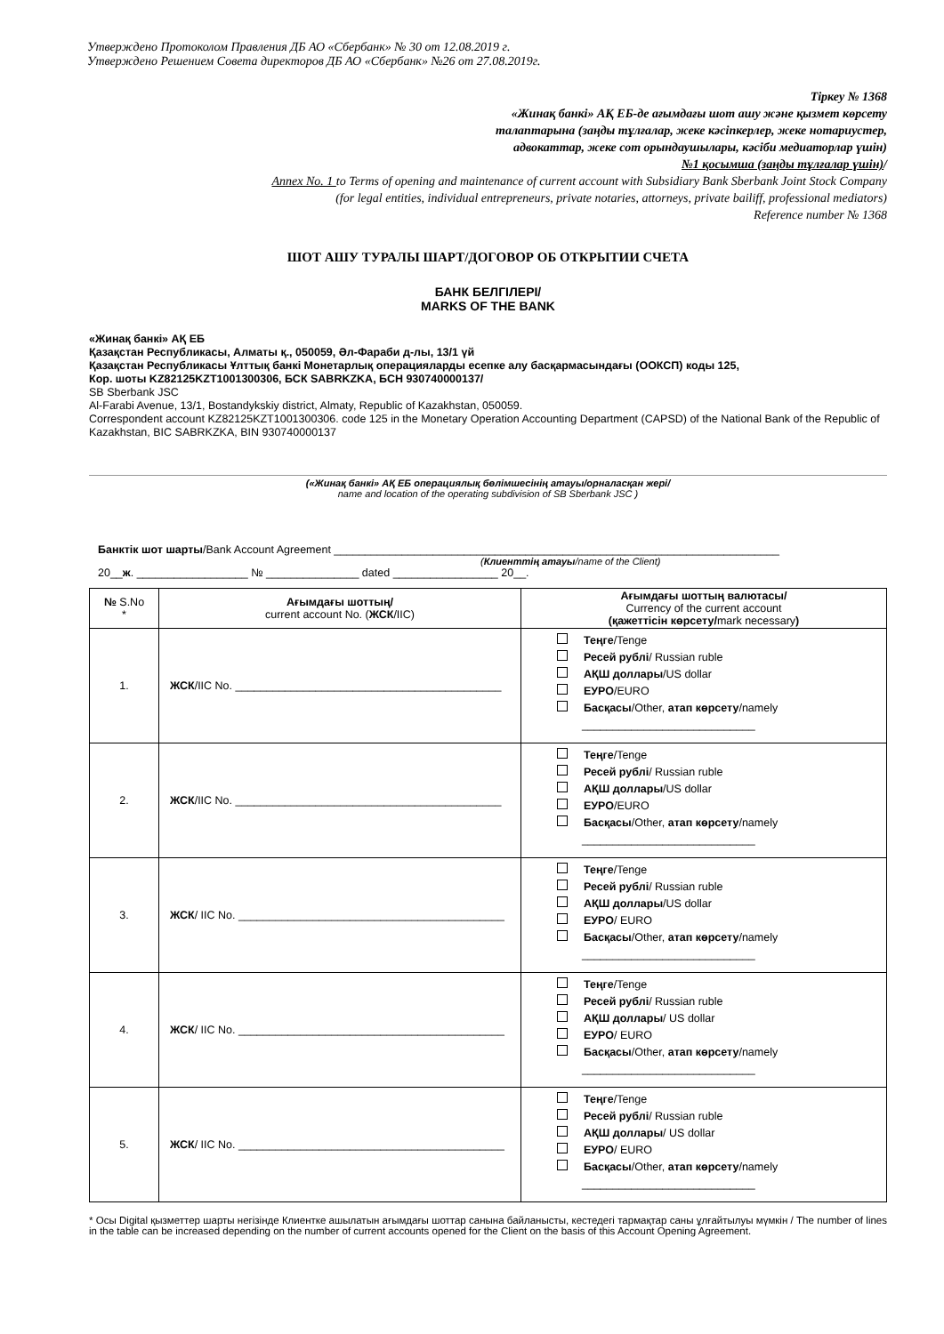Утверждено Протоколом Правления ДБ АО «Сбербанк» № 30 от 12.08.2019 г.
Утверждено Решением Совета директоров ДБ АО «Сбербанк» №26 от 27.08.2019г.
Тіркеу № 1368
«Жинақ банкі» АҚ ЕБ-де ағымдағы шот ашу және қызмет көрсету
талаптарына (заңды тұлғалар, жеке кәсіпкерлер, жеке нотариустер,
адвокаттар, жеке сот орындаушылары, кәсіби медиаторлар үшін)
№1 қосымша (заңды тұлғалар үшін)/
Annex No. 1 to Terms of opening and maintenance of current account with Subsidiary Bank Sberbank Joint Stock Company
(for legal entities, individual entrepreneurs, private notaries, attorneys, private bailiff, professional mediators)
Reference number № 1368
ШОТ АШУ ТУРАЛЫ ШАРТ/ДОГОВОР ОБ ОТКРЫТИИ СЧЕТА
БАНК БЕЛГІЛЕРІ/
MARKS OF THE BANK
«Жинақ банкі» АҚ ЕБ
Қазақстан Республикасы, Алматы қ., 050059, Әл-Фараби д-лы, 13/1 үй
Қазақстан Республикасы Ұлттық банкі Монетарлық операцияларды есепке алу басқармасындағы (ООКСП) коды 125,
Кор. шоты KZ82125KZT1001300306, БСК SABRKZKA, БСН 930740000137/
SB Sberbank JSC
Al-Farabi Avenue, 13/1, Bostandykskiy district, Almaty, Republic of Kazakhstan, 050059.
Correspondent account KZ82125KZT1001300306. code 125 in the Monetary Operation Accounting Department (CAPSD) of the National Bank of the Republic of Kazakhstan, BIC SABRKZKA, BIN 930740000137
(«Жинақ банкі» АҚ ЕБ операциялық бөлімшесінің атауы/орналасқан жері/
name and location of the operating subdivision of SB Sberbank JSC )
Банктік шот шарты/Bank Account Agreement ________________________________________________________________________
(Клиенттің атауы/name of the Client)
20__ж. __________________ № _______________ dated _________________ 20__.
| № S.No * | Ағымдағы шоттың/ current account No. ( ЖСК /IIC) | Ағымдағы шоттың валютасы/ Currency of the current account (қажеттісін көрсету/ mark necessary ) |
| --- | --- | --- |
| 1. | ЖСК /IIC No. ___________________________________________ | Теңге /Tenge Ресей рублі / Russian ruble АҚШ доллары /US dollar ЕУРО /EURO Басқасы /Other, атап көрсету /namely ____________________________ |
| 2. | ЖСК /IIC No. ___________________________________________ | Теңге /Tenge Ресей рублі / Russian ruble АҚШ доллары /US dollar ЕУРО /EURO Басқасы /Other, атап көрсету /namely ____________________________ |
| 3. | ЖСК / IIC No. ___________________________________________ | Теңге /Tenge Ресей рублі / Russian ruble АҚШ доллары /US dollar ЕУРО / EURO Басқасы /Other, атап көрсету /namely ____________________________ |
| 4. | ЖСК / IIC No. ___________________________________________ | Теңге /Tenge Ресей рублі / Russian ruble АҚШ доллары / US dollar ЕУРО / EURO Басқасы /Other, атап көрсету /namely ____________________________ |
| 5. | ЖСК / IIC No. ___________________________________________ | Теңге /Tenge Ресей рублі / Russian ruble АҚШ доллары / US dollar ЕУРО / EURO Басқасы /Other, атап көрсету /namely ____________________________ |
* Осы Digital қызметтер шарты негізінде Клиентке ашылатын ағымдағы шоттар санына байланысты, кестедегі тармақтар саны ұлғайтылуы мүмкін / The number of lines in the table can be increased depending on the number of current accounts opened for the Client on the basis of this Account Opening Agreement.